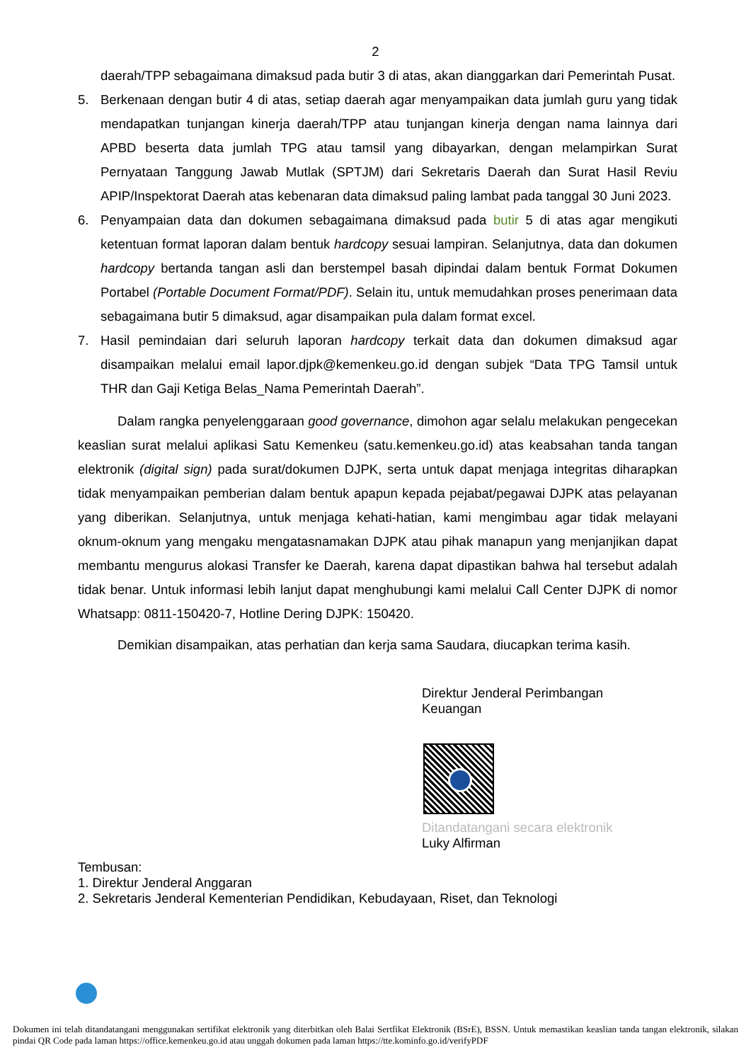2
daerah/TPP sebagaimana dimaksud pada butir 3 di atas, akan dianggarkan dari Pemerintah Pusat.
5. Berkenaan dengan butir 4 di atas, setiap daerah agar menyampaikan data jumlah guru yang tidak mendapatkan tunjangan kinerja daerah/TPP atau tunjangan kinerja dengan nama lainnya dari APBD beserta data jumlah TPG atau tamsil yang dibayarkan, dengan melampirkan Surat Pernyataan Tanggung Jawab Mutlak (SPTJM) dari Sekretaris Daerah dan Surat Hasil Reviu APIP/Inspektorat Daerah atas kebenaran data dimaksud paling lambat pada tanggal 30 Juni 2023.
6. Penyampaian data dan dokumen sebagaimana dimaksud pada butir 5 di atas agar mengikuti ketentuan format laporan dalam bentuk hardcopy sesuai lampiran. Selanjutnya, data dan dokumen hardcopy bertanda tangan asli dan berstempel basah dipindai dalam bentuk Format Dokumen Portabel (Portable Document Format/PDF). Selain itu, untuk memudahkan proses penerimaan data sebagaimana butir 5 dimaksud, agar disampaikan pula dalam format excel.
7. Hasil pemindaian dari seluruh laporan hardcopy terkait data dan dokumen dimaksud agar disampaikan melalui email lapor.djpk@kemenkeu.go.id dengan subjek “Data TPG Tamsil untuk THR dan Gaji Ketiga Belas_Nama Pemerintah Daerah”.
Dalam rangka penyelenggaraan good governance, dimohon agar selalu melakukan pengecekan keaslian surat melalui aplikasi Satu Kemenkeu (satu.kemenkeu.go.id) atas keabsahan tanda tangan elektronik (digital sign) pada surat/dokumen DJPK, serta untuk dapat menjaga integritas diharapkan tidak menyampaikan pemberian dalam bentuk apapun kepada pejabat/pegawai DJPK atas pelayanan yang diberikan. Selanjutnya, untuk menjaga kehati-hatian, kami mengimbau agar tidak melayani oknum-oknum yang mengaku mengatasnamakan DJPK atau pihak manapun yang menjanjikan dapat membantu mengurus alokasi Transfer ke Daerah, karena dapat dipastikan bahwa hal tersebut adalah tidak benar. Untuk informasi lebih lanjut dapat menghubungi kami melalui Call Center DJPK di nomor Whatsapp: 0811-150420-7, Hotline Dering DJPK: 150420.
Demikian disampaikan, atas perhatian dan kerja sama Saudara, diucapkan terima kasih.
Direktur Jenderal Perimbangan
Keuangan
Ditandatangani secara elektronik
Luky Alfirman
Tembusan:
1. Direktur Jenderal Anggaran
2. Sekretaris Jenderal Kementerian Pendidikan, Kebudayaan, Riset, dan Teknologi
Dokumen ini telah ditandatangani menggunakan sertifikat elektronik yang diterbitkan oleh Balai Sertfikat Elektronik (BSrE), BSSN. Untuk memastikan keaslian tanda tangan elektronik, silakan pindai QR Code pada laman https://office.kemenkeu.go.id atau unggah dokumen pada laman https://tte.kominfo.go.id/verifyPDF